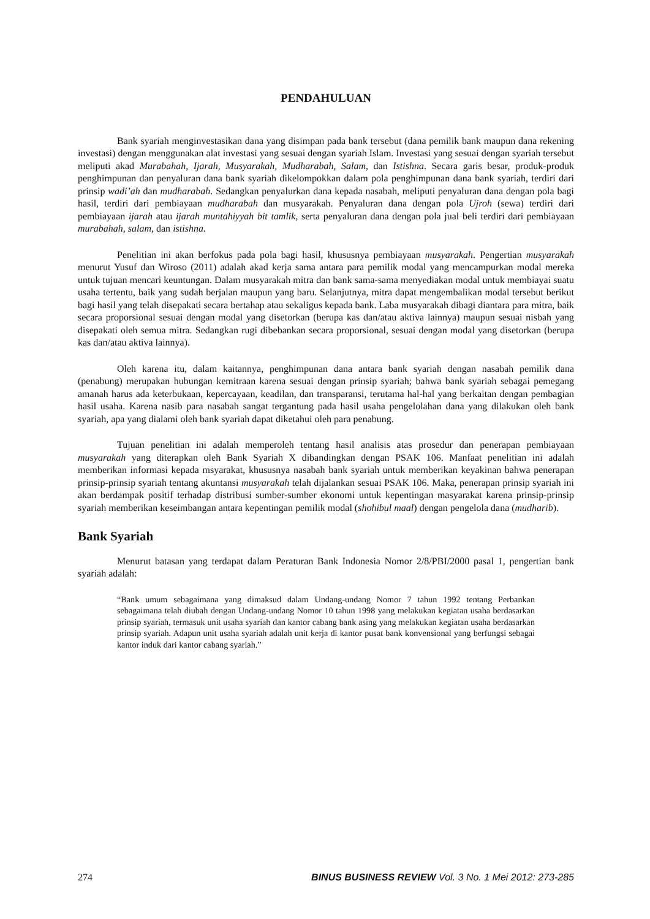PENDAHULUAN
Bank syariah menginvestasikan dana yang disimpan pada bank tersebut (dana pemilik bank maupun dana rekening investasi) dengan menggunakan alat investasi yang sesuai dengan syariah Islam. Investasi yang sesuai dengan syariah tersebut meliputi akad Murabahah, Ijarah, Musyarakah, Mudharabah, Salam, dan Istishna. Secara garis besar, produk-produk penghimpunan dan penyaluran dana bank syariah dikelompokkan dalam pola penghimpunan dana bank syariah, terdiri dari prinsip wadi’ah dan mudharabah. Sedangkan penyalurkan dana kepada nasabah, meliputi penyaluran dana dengan pola bagi hasil, terdiri dari pembiayaan mudharabah dan musyarakah. Penyaluran dana dengan pola Ujroh (sewa) terdiri dari pembiayaan ijarah atau ijarah muntahiyyah bit tamlik, serta penyaluran dana dengan pola jual beli terdiri dari pembiayaan murabahah, salam, dan istishna.
Penelitian ini akan berfokus pada pola bagi hasil, khususnya pembiayaan musyarakah. Pengertian musyarakah menurut Yusuf dan Wiroso (2011) adalah akad kerja sama antara para pemilik modal yang mencampurkan modal mereka untuk tujuan mencari keuntungan. Dalam musyarakah mitra dan bank sama-sama menyediakan modal untuk membiayai suatu usaha tertentu, baik yang sudah berjalan maupun yang baru. Selanjutnya, mitra dapat mengembalikan modal tersebut berikut bagi hasil yang telah disepakati secara bertahap atau sekaligus kepada bank. Laba musyarakah dibagi diantara para mitra, baik secara proporsional sesuai dengan modal yang disetorkan (berupa kas dan/atau aktiva lainnya) maupun sesuai nisbah yang disepakati oleh semua mitra. Sedangkan rugi dibebankan secara proporsional, sesuai dengan modal yang disetorkan (berupa kas dan/atau aktiva lainnya).
Oleh karena itu, dalam kaitannya, penghimpunan dana antara bank syariah dengan nasabah pemilik dana (penabung) merupakan hubungan kemitraan karena sesuai dengan prinsip syariah; bahwa bank syariah sebagai pemegang amanah harus ada keterbukaan, kepercayaan, keadilan, dan transparansi, terutama hal-hal yang berkaitan dengan pembagian hasil usaha. Karena nasib para nasabah sangat tergantung pada hasil usaha pengelolahan dana yang dilakukan oleh bank syariah, apa yang dialami oleh bank syariah dapat diketahui oleh para penabung.
Tujuan penelitian ini adalah memperoleh tentang hasil analisis atas prosedur dan penerapan pembiayaan musyarakah yang diterapkan oleh Bank Syariah X dibandingkan dengan PSAK 106. Manfaat penelitian ini adalah memberikan informasi kepada msyarakat, khususnya nasabah bank syariah untuk memberikan keyakinan bahwa penerapan prinsip-prinsip syariah tentang akuntansi musyarakah telah dijalankan sesuai PSAK 106. Maka, penerapan prinsip syariah ini akan berdampak positif terhadap distribusi sumber-sumber ekonomi untuk kepentingan masyarakat karena prinsip-prinsip syariah memberikan keseimbangan antara kepentingan pemilik modal (shohibul maal) dengan pengelola dana (mudharib).
Bank Syariah
Menurut batasan yang terdapat dalam Peraturan Bank Indonesia Nomor 2/8/PBI/2000 pasal 1, pengertian bank syariah adalah:
“Bank umum sebagaimana yang dimaksud dalam Undang-undang Nomor 7 tahun 1992 tentang Perbankan sebagaimana telah diubah dengan Undang-undang Nomor 10 tahun 1998 yang melakukan kegiatan usaha berdasarkan prinsip syariah, termasuk unit usaha syariah dan kantor cabang bank asing yang melakukan kegiatan usaha berdasarkan prinsip syariah. Adapun unit usaha syariah adalah unit kerja di kantor pusat bank konvensional yang berfungsi sebagai kantor induk dari kantor cabang syariah.”
274 BINUS BUSINESS REVIEW Vol. 3 No. 1 Mei 2012: 273-285